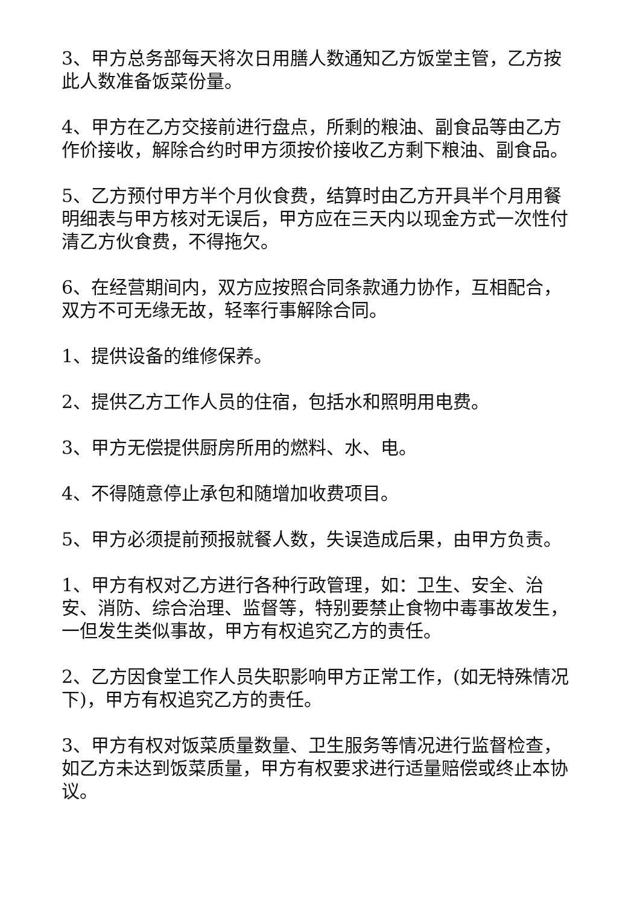3、甲方总务部每天将次日用膳人数通知乙方饭堂主管，乙方按此人数准备饭菜份量。
4、甲方在乙方交接前进行盘点，所剩的粮油、副食品等由乙方作价接收，解除合约时甲方须按价接收乙方剩下粮油、副食品。
5、乙方预付甲方半个月伙食费，结算时由乙方开具半个月用餐明细表与甲方核对无误后，甲方应在三天内以现金方式一次性付清乙方伙食费，不得拖欠。
6、在经营期间内，双方应按照合同条款通力协作，互相配合，双方不可无缘无故，轻率行事解除合同。
1、提供设备的维修保养。
2、提供乙方工作人员的住宿，包括水和照明用电费。
3、甲方无偿提供厨房所用的燃料、水、电。
4、不得随意停止承包和随增加收费项目。
5、甲方必须提前预报就餐人数，失误造成后果，由甲方负责。
1、甲方有权对乙方进行各种行政管理，如：卫生、安全、治安、消防、综合治理、监督等，特别要禁止食物中毒事故发生，一但发生类似事故，甲方有权追究乙方的责任。
2、乙方因食堂工作人员失职影响甲方正常工作，(如无特殊情况下)，甲方有权追究乙方的责任。
3、甲方有权对饭菜质量数量、卫生服务等情况进行监督检查，如乙方未达到饭菜质量，甲方有权要求进行适量赔偿或终止本协议。